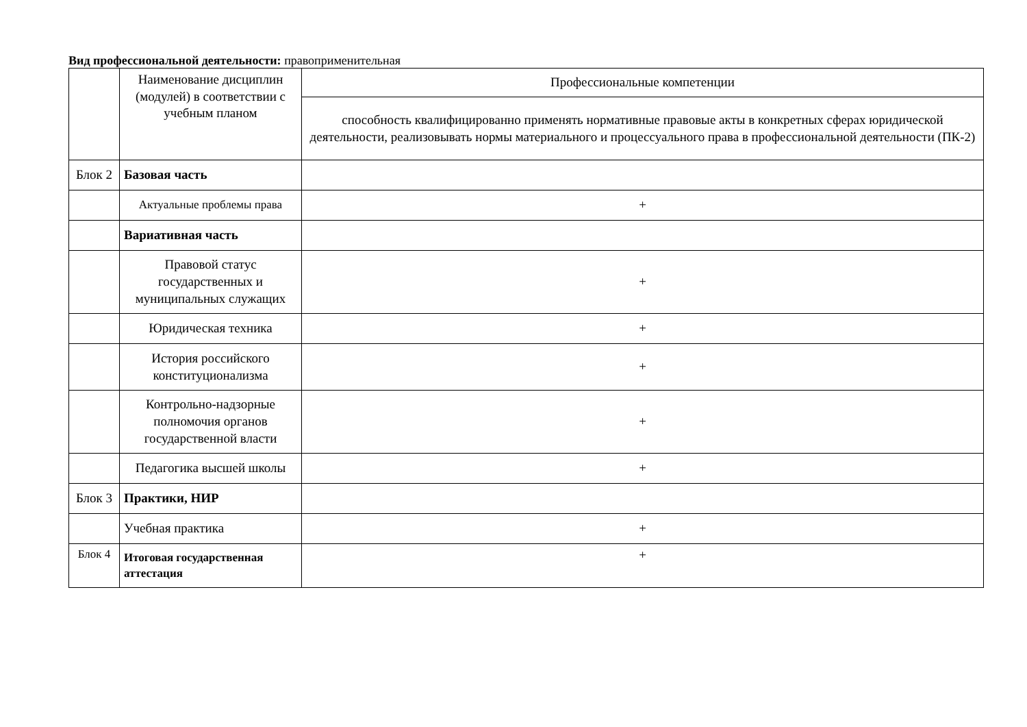Вид профессиональной деятельности: правоприменительная
| | Наименование дисциплин (модулей) в соответствии с учебным планом | Профессиональные компетенции |
| --- | --- | --- |
| | | способность квалифицированно применять нормативные правовые акты в конкретных сферах юридической деятельности, реализовывать нормы материального и процессуального права в профессиональной деятельности (ПК-2) |
| Блок 2 | Базовая часть | |
| | Актуальные проблемы права | + |
| | Вариативная часть | |
| | Правовой статус государственных и муниципальных служащих | + |
| | Юридическая техника | + |
| | История российского конституционализма | + |
| | Контрольно-надзорные полномочия органов государственной власти | + |
| | Педагогика высшей школы | + |
| Блок 3 | Практики, НИР | |
| | Учебная практика | + |
| Блок 4 | Итоговая государственная аттестация | + |